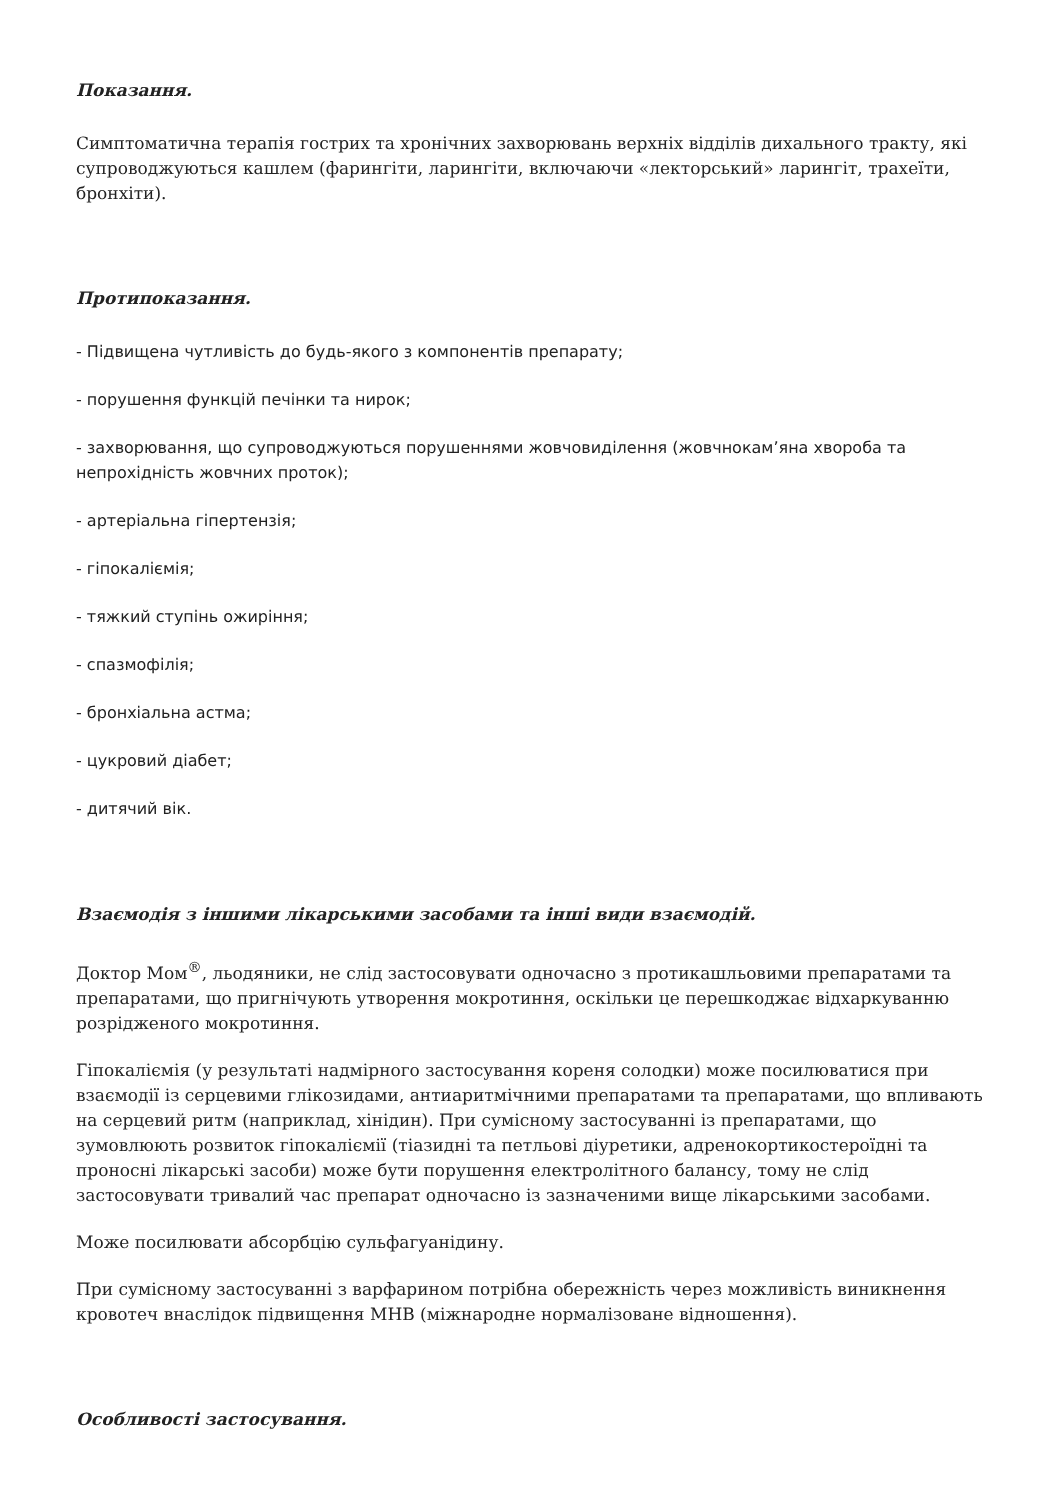Показання.
Симптоматична терапія гострих та хронічних захворювань верхніх відділів дихального тракту, які супроводжуються кашлем (фарингіти, ларингіти, включаючи «лекторський» ларингіт, трахеїти, бронхіти).
Протипоказання.
- Підвищена чутливість до будь-якого з компонентів препарату;
- порушення функцій печінки та нирок;
- захворювання, що супроводжуються порушеннями жовчовиділення (жовчнокам’яна хвороба та непрохідність жовчних проток);
- артеріальна гіпертензія;
- гіпокаліємія;
- тяжкий ступінь ожиріння;
- спазмофілія;
- бронхіальна астма;
- цукровий діабет;
- дитячий вік.
Взаємодія з іншими лікарськими засобами та інші види взаємодій.
Доктор Мом<sup>®</sup>, льодяники, не слід застосовувати одночасно з протикашльовими препаратами та препаратами, що пригнічують утворення мокротиння, оскільки це перешкоджає відхаркуванню розрідженого мокротиння.
Гіпокаліємія (у результаті надмірного застосування кореня солодки) може посилюватися при взаємодії із серцевими глікозидами, антиаритмічними препаратами та препаратами, що впливають на серцевий ритм (наприклад, хінідин). При сумісному застосуванні із препаратами, що зумовлюють розвиток гіпокаліємії (тіазидні та петльові діуретики, адренокортикостероїдні та проносні лікарські засоби) може бути порушення електролітного балансу, тому не слід застосовувати тривалий час препарат одночасно із зазначеними вище лікарськими засобами.
Може посилювати абсорбцію сульфагуанідину.
При сумісному застосуванні з варфарином потрібна обережність через можливість виникнення кровотеч внаслідок підвищення МНВ (міжнародне нормалізоване відношення).
Особливості застосування.